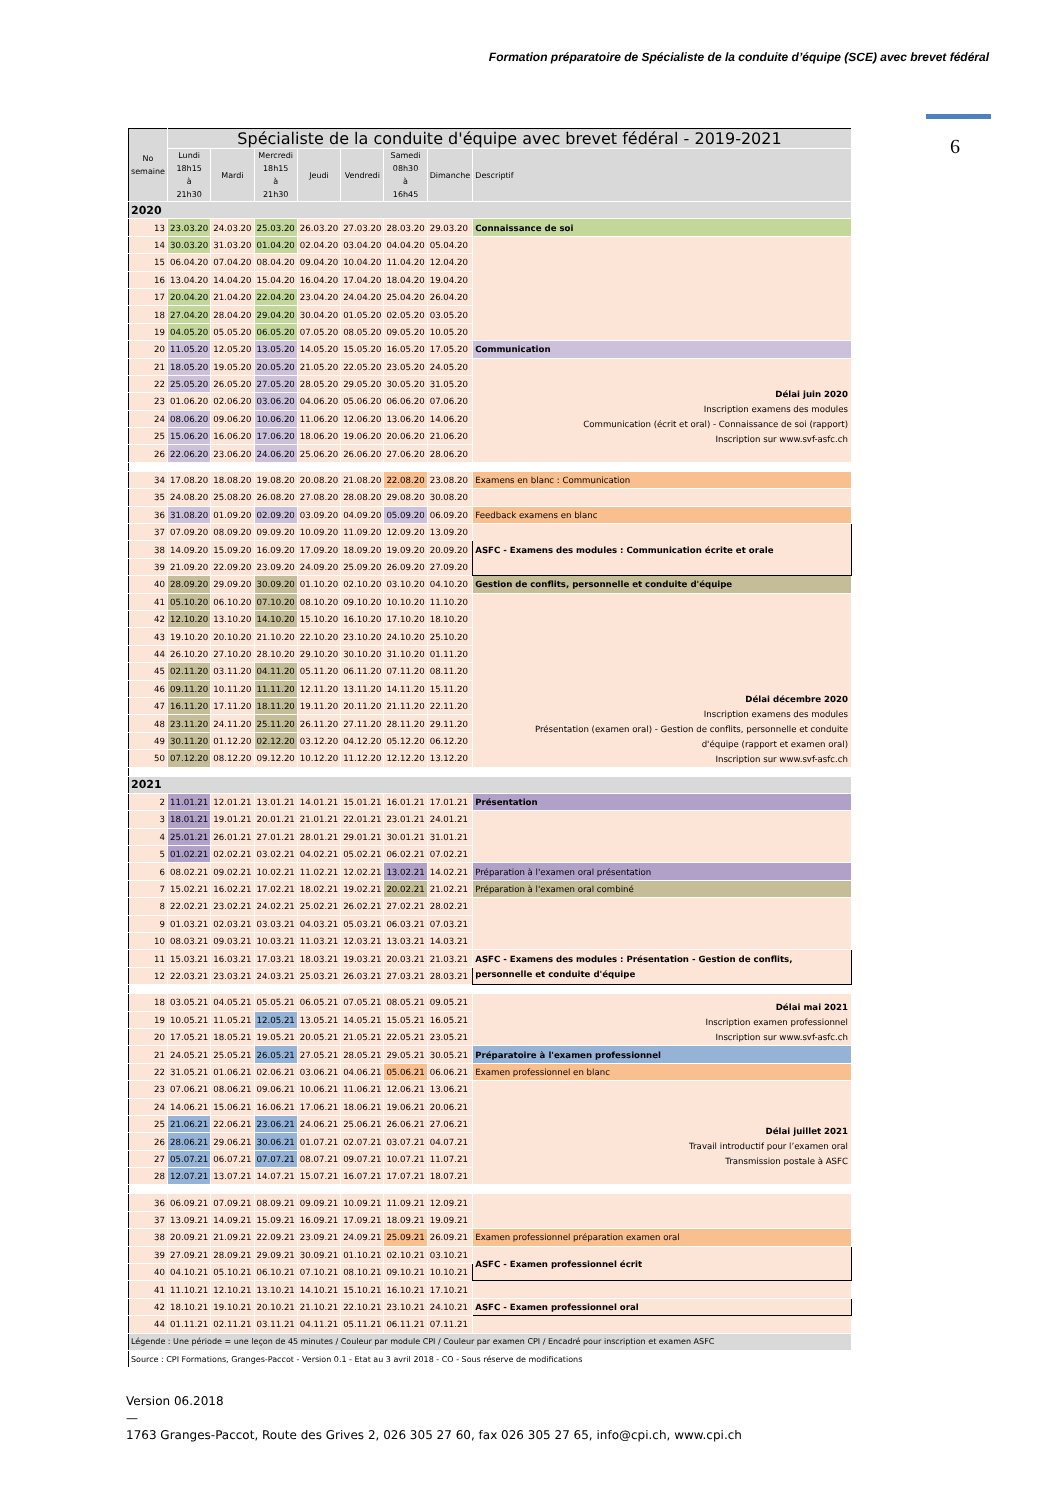Formation préparatoire de Spécialiste de la conduite d’équipe (SCE) avec brevet fédéral
6
| No semaine | Spécialiste de la conduite d'équipe avec brevet fédéral - 2019-2021 | | | | | | | |
| | Lundi 18h15 à 21h30 | Mardi | Mercredi 18h15 à 21h30 | Jeudi | Vendredi | Samedi 08h30 à 16h45 | Dimanche | Descriptif |
| 2020 | | | | | | | | |
| 13 | 23.03.20 | 24.03.20 | 25.03.20 | 26.03.20 | 27.03.20 | 28.03.20 | 29.03.20 | Connaissance de soi |
| 14 | 30.03.20 | 31.03.20 | 01.04.20 | 02.04.20 | 03.04.20 | 04.04.20 | 05.04.20 | |
| 15 | 06.04.20 | 07.04.20 | 08.04.20 | 09.04.20 | 10.04.20 | 11.04.20 | 12.04.20 | |
| 16 | 13.04.20 | 14.04.20 | 15.04.20 | 16.04.20 | 17.04.20 | 18.04.20 | 19.04.20 | |
| 17 | 20.04.20 | 21.04.20 | 22.04.20 | 23.04.20 | 24.04.20 | 25.04.20 | 26.04.20 | |
| 18 | 27.04.20 | 28.04.20 | 29.04.20 | 30.04.20 | 01.05.20 | 02.05.20 | 03.05.20 | |
| 19 | 04.05.20 | 05.05.20 | 06.05.20 | 07.05.20 | 08.05.20 | 09.05.20 | 10.05.20 | |
| 20 | 11.05.20 | 12.05.20 | 13.05.20 | 14.05.20 | 15.05.20 | 16.05.20 | 17.05.20 | Communication |
| 21 | 18.05.20 | 19.05.20 | 20.05.20 | 21.05.20 | 22.05.20 | 23.05.20 | 24.05.20 | Délai juin 2020 Inscription examens des modules Communication (écrit et oral) - Connaissance de soi (rapport) Inscription sur www.svf-asfc.ch |
| 22 | 25.05.20 | 26.05.20 | 27.05.20 | 28.05.20 | 29.05.20 | 30.05.20 | 31.05.20 | |
| 23 | 01.06.20 | 02.06.20 | 03.06.20 | 04.06.20 | 05.06.20 | 06.06.20 | 07.06.20 | |
| 24 | 08.06.20 | 09.06.20 | 10.06.20 | 11.06.20 | 12.06.20 | 13.06.20 | 14.06.20 | |
| 25 | 15.06.20 | 16.06.20 | 17.06.20 | 18.06.20 | 19.06.20 | 20.06.20 | 21.06.20 | |
| 26 | 22.06.20 | 23.06.20 | 24.06.20 | 25.06.20 | 26.06.20 | 27.06.20 | 28.06.20 | |
| 34 | 17.08.20 | 18.08.20 | 19.08.20 | 20.08.20 | 21.08.20 | 22.08.20 | 23.08.20 | Examens en blanc : Communication |
| 35 | 24.08.20 | 25.08.20 | 26.08.20 | 27.08.20 | 28.08.20 | 29.08.20 | 30.08.20 | |
| 36 | 31.08.20 | 01.09.20 | 02.09.20 | 03.09.20 | 04.09.20 | 05.09.20 | 06.09.20 | Feedback examens en blanc |
| 37 | 07.09.20 | 08.09.20 | 09.09.20 | 10.09.20 | 11.09.20 | 12.09.20 | 13.09.20 | ASFC - Examens des modules : Communication écrite et orale |
| 38 | 14.09.20 | 15.09.20 | 16.09.20 | 17.09.20 | 18.09.20 | 19.09.20 | 20.09.20 | |
| 39 | 21.09.20 | 22.09.20 | 23.09.20 | 24.09.20 | 25.09.20 | 26.09.20 | 27.09.20 | |
| 40 | 28.09.20 | 29.09.20 | 30.09.20 | 01.10.20 | 02.10.20 | 03.10.20 | 04.10.20 | Gestion de conflits, personnelle et conduite d'équipe |
| 41 | 05.10.20 | 06.10.20 | 07.10.20 | 08.10.20 | 09.10.20 | 10.10.20 | 11.10.20 | Délai décembre 2020 Inscription examens des modules Présentation (examen oral) - Gestion de conflits, personnelle et conduite d'équipe (rapport et examen oral) Inscription sur www.svf-asfc.ch |
| 42 | 12.10.20 | 13.10.20 | 14.10.20 | 15.10.20 | 16.10.20 | 17.10.20 | 18.10.20 | |
| 43 | 19.10.20 | 20.10.20 | 21.10.20 | 22.10.20 | 23.10.20 | 24.10.20 | 25.10.20 | |
| 44 | 26.10.20 | 27.10.20 | 28.10.20 | 29.10.20 | 30.10.20 | 31.10.20 | 01.11.20 | |
| 45 | 02.11.20 | 03.11.20 | 04.11.20 | 05.11.20 | 06.11.20 | 07.11.20 | 08.11.20 | |
| 46 | 09.11.20 | 10.11.20 | 11.11.20 | 12.11.20 | 13.11.20 | 14.11.20 | 15.11.20 | |
| 47 | 16.11.20 | 17.11.20 | 18.11.20 | 19.11.20 | 20.11.20 | 21.11.20 | 22.11.20 | |
| 48 | 23.11.20 | 24.11.20 | 25.11.20 | 26.11.20 | 27.11.20 | 28.11.20 | 29.11.20 | |
| 49 | 30.11.20 | 01.12.20 | 02.12.20 | 03.12.20 | 04.12.20 | 05.12.20 | 06.12.20 | |
| 50 | 07.12.20 | 08.12.20 | 09.12.20 | 10.12.20 | 11.12.20 | 12.12.20 | 13.12.20 | |
| 2021 | | | | | | | | |
| 2 | 11.01.21 | 12.01.21 | 13.01.21 | 14.01.21 | 15.01.21 | 16.01.21 | 17.01.21 | Présentation |
| 3 | 18.01.21 | 19.01.21 | 20.01.21 | 21.01.21 | 22.01.21 | 23.01.21 | 24.01.21 | |
| 4 | 25.01.21 | 26.01.21 | 27.01.21 | 28.01.21 | 29.01.21 | 30.01.21 | 31.01.21 | |
| 5 | 01.02.21 | 02.02.21 | 03.02.21 | 04.02.21 | 05.02.21 | 06.02.21 | 07.02.21 | |
| 6 | 08.02.21 | 09.02.21 | 10.02.21 | 11.02.21 | 12.02.21 | 13.02.21 | 14.02.21 | Préparation à l'examen oral présentation |
| 7 | 15.02.21 | 16.02.21 | 17.02.21 | 18.02.21 | 19.02.21 | 20.02.21 | 21.02.21 | Préparation à l'examen oral combiné |
| 8 | 22.02.21 | 23.02.21 | 24.02.21 | 25.02.21 | 26.02.21 | 27.02.21 | 28.02.21 | |
| 9 | 01.03.21 | 02.03.21 | 03.03.21 | 04.03.21 | 05.03.21 | 06.03.21 | 07.03.21 | |
| 10 | 08.03.21 | 09.03.21 | 10.03.21 | 11.03.21 | 12.03.21 | 13.03.21 | 14.03.21 | |
| 11 | 15.03.21 | 16.03.21 | 17.03.21 | 18.03.21 | 19.03.21 | 20.03.21 | 21.03.21 | ASFC - Examens des modules : Présentation - Gestion de conflits, personnelle et conduite d'équipe |
| 12 | 22.03.21 | 23.03.21 | 24.03.21 | 25.03.21 | 26.03.21 | 27.03.21 | 28.03.21 | |
| 18 | 03.05.21 | 04.05.21 | 05.05.21 | 06.05.21 | 07.05.21 | 08.05.21 | 09.05.21 | Délai mai 2021 Inscription examen professionnel Inscription sur www.svf-asfc.ch |
| 19 | 10.05.21 | 11.05.21 | 12.05.21 | 13.05.21 | 14.05.21 | 15.05.21 | 16.05.21 | |
| 20 | 17.05.21 | 18.05.21 | 19.05.21 | 20.05.21 | 21.05.21 | 22.05.21 | 23.05.21 | |
| 21 | 24.05.21 | 25.05.21 | 26.05.21 | 27.05.21 | 28.05.21 | 29.05.21 | 30.05.21 | Préparatoire à l'examen professionnel |
| 22 | 31.05.21 | 01.06.21 | 02.06.21 | 03.06.21 | 04.06.21 | 05.06.21 | 06.06.21 | Examen professionnel en blanc |
| 23 | 07.06.21 | 08.06.21 | 09.06.21 | 10.06.21 | 11.06.21 | 12.06.21 | 13.06.21 | Délai juillet 2021 Travail introductif pour l’examen oral Transmission postale à ASFC |
| 24 | 14.06.21 | 15.06.21 | 16.06.21 | 17.06.21 | 18.06.21 | 19.06.21 | 20.06.21 | |
| 25 | 21.06.21 | 22.06.21 | 23.06.21 | 24.06.21 | 25.06.21 | 26.06.21 | 27.06.21 | |
| 26 | 28.06.21 | 29.06.21 | 30.06.21 | 01.07.21 | 02.07.21 | 03.07.21 | 04.07.21 | |
| 27 | 05.07.21 | 06.07.21 | 07.07.21 | 08.07.21 | 09.07.21 | 10.07.21 | 11.07.21 | |
| 28 | 12.07.21 | 13.07.21 | 14.07.21 | 15.07.21 | 16.07.21 | 17.07.21 | 18.07.21 | |
| 36 | 06.09.21 | 07.09.21 | 08.09.21 | 09.09.21 | 10.09.21 | 11.09.21 | 12.09.21 | |
| 37 | 13.09.21 | 14.09.21 | 15.09.21 | 16.09.21 | 17.09.21 | 18.09.21 | 19.09.21 | |
| 38 | 20.09.21 | 21.09.21 | 22.09.21 | 23.09.21 | 24.09.21 | 25.09.21 | 26.09.21 | Examen professionnel préparation examen oral |
| 39 | 27.09.21 | 28.09.21 | 29.09.21 | 30.09.21 | 01.10.21 | 02.10.21 | 03.10.21 | ASFC - Examen professionnel écrit |
| 40 | 04.10.21 | 05.10.21 | 06.10.21 | 07.10.21 | 08.10.21 | 09.10.21 | 10.10.21 | |
| 41 | 11.10.21 | 12.10.21 | 13.10.21 | 14.10.21 | 15.10.21 | 16.10.21 | 17.10.21 | |
| 42 | 18.10.21 | 19.10.21 | 20.10.21 | 21.10.21 | 22.10.21 | 23.10.21 | 24.10.21 | ASFC - Examen professionnel oral |
| 44 | 01.11.21 | 02.11.21 | 03.11.21 | 04.11.21 | 05.11.21 | 06.11.21 | 07.11.21 | |
| Légende : Une période = une leçon de 45 minutes / Couleur par module CPI / Couleur par examen CPI / Encadré pour inscription et examen ASFC | | | | | | | | |
| Source : CPI Formations, Granges-Paccot - Version 0.1 - Etat au 3 avril 2018 - CO - Sous réserve de modifications | | | | | | | | |
Version 06.2018
—
1763 Granges-Paccot, Route des Grives 2, 026 305 27 60, fax 026 305 27 65, info@cpi.ch, www.cpi.ch